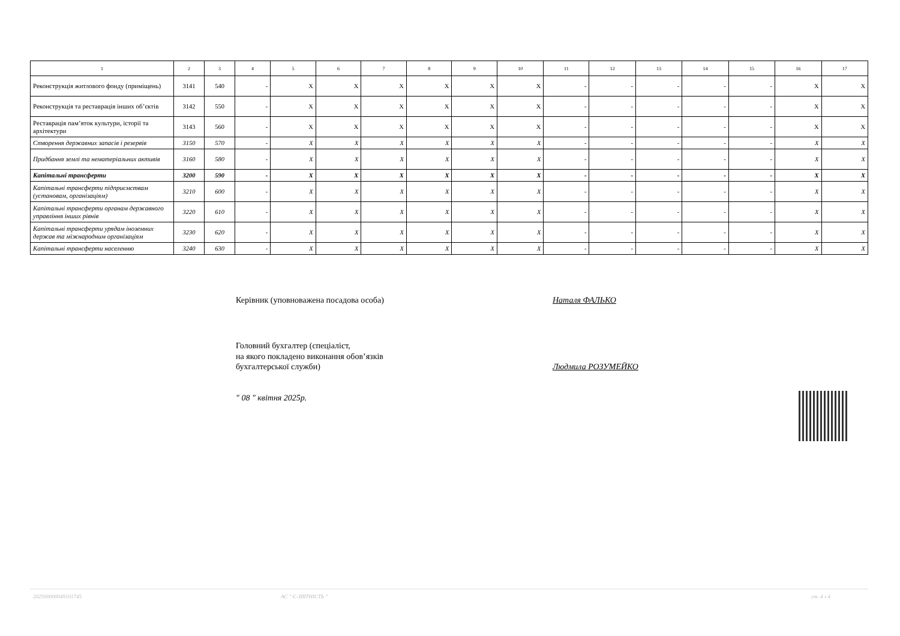| 1 | 2 | 3 | 4 | 5 | 6 | 7 | 8 | 9 | 10 | 11 | 12 | 13 | 14 | 15 | 16 | 17 |
| --- | --- | --- | --- | --- | --- | --- | --- | --- | --- | --- | --- | --- | --- | --- | --- | --- |
| Реконструкція житлового фонду (приміщень) | 3141 | 540 | - | X | X | X | X | X | X | - | - | - | - | - | X | X |
| Реконструкція та реставрація інших об’єктів | 3142 | 550 | - | X | X | X | X | X | X | - | - | - | - | - | X | X |
| Реставрація пам’яток культури, історії та архітектури | 3143 | 560 | - | X | X | X | X | X | X | - | - | - | - | - | X | X |
| Створення державних запасів і резервів | 3150 | 570 | - | X | X | X | X | X | X | - | - | - | - | - | X | X |
| Придбання землі та нематеріальних активів | 3160 | 580 | - | X | X | X | X | X | X | - | - | - | - | - | X | X |
| Капітальні трансферти | 3200 | 590 | - | X | X | X | X | X | X | - | - | - | - | - | X | X |
| Капітальні трансферти підприємствам (установам, організаціям) | 3210 | 600 | - | X | X | X | X | X | X | - | - | - | - | - | X | X |
| Капітальні трансферти органам державного управління інших рівнів | 3220 | 610 | - | X | X | X | X | X | X | - | - | - | - | - | X | X |
| Капітальні трансферти урядам іноземних держав та міжнародним організаціям | 3230 | 620 | - | X | X | X | X | X | X | - | - | - | - | - | X | X |
| Капітальні трансферти населенню | 3240 | 630 | - | X | X | X | X | X | X | - | - | - | - | - | X | X |
Керівник (уповноважена посадова особа)
Наталя ФАЛЬКО
Головний бухгалтер (спеціаліст,
на якого покладено виконання обов’язків
бухгалтерської служби)
Людмила РОЗУМЕЙКО
" 08 " квітня 2025р.
20250000004910174​5 АС " Є-ЗВІТНІСТЬ " ст. 4 з 4